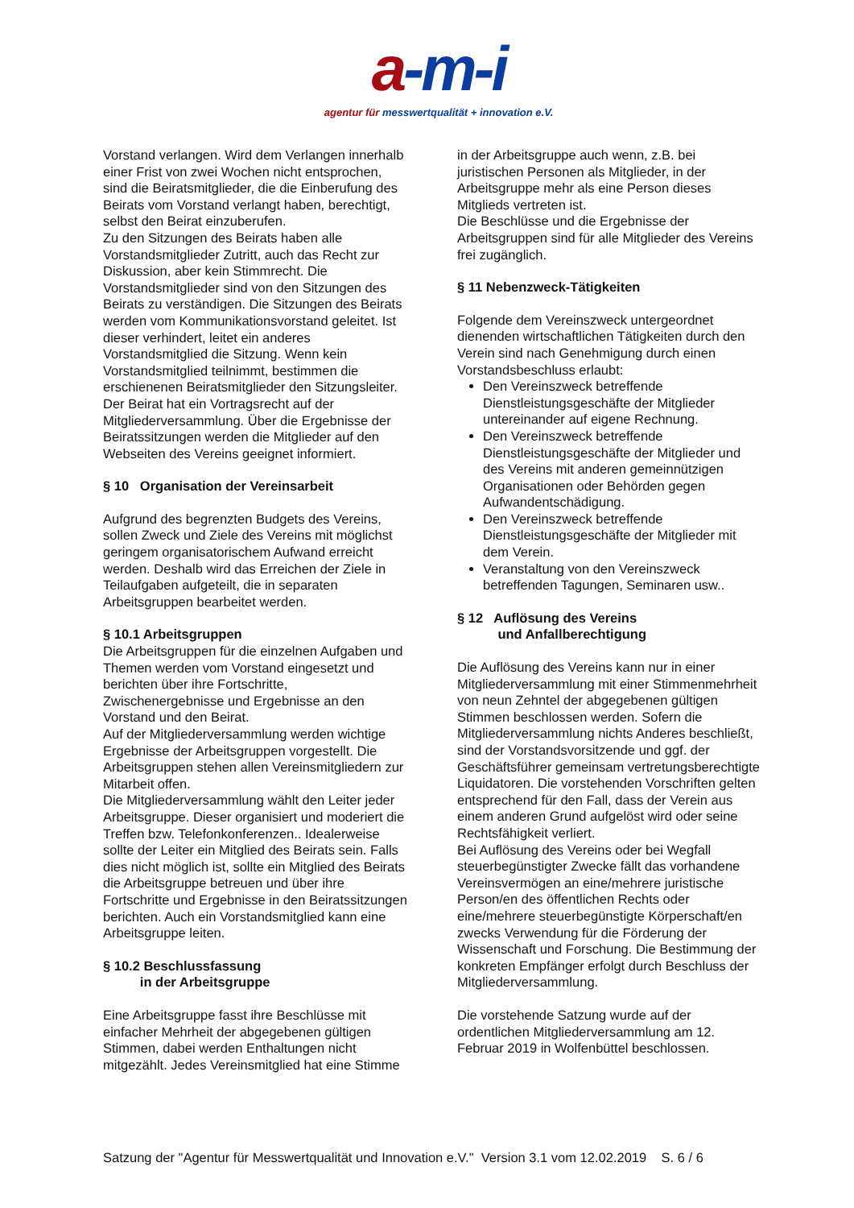a-m-i
agentur für messwertqualität + innovation e.V.
Vorstand verlangen. Wird dem Verlangen innerhalb einer Frist von zwei Wochen nicht entsprochen, sind die Beiratsmitglieder, die die Einberufung des Beirats vom Vorstand verlangt haben, berechtigt, selbst den Beirat einzuberufen.
Zu den Sitzungen des Beirats haben alle Vorstandsmitglieder Zutritt, auch das Recht zur Diskussion, aber kein Stimmrecht. Die Vorstandsmitglieder sind von den Sitzungen des Beirats zu verständigen. Die Sitzungen des Beirats werden vom Kommunikationsvorstand geleitet. Ist dieser verhindert, leitet ein anderes Vorstandsmitglied die Sitzung. Wenn kein Vorstandsmitglied teilnimmt, bestimmen die erschienenen Beiratsmitglieder den Sitzungsleiter.
Der Beirat hat ein Vortragsrecht auf der Mitgliederversammlung. Über die Ergebnisse der Beiratssitzungen werden die Mitglieder auf den Webseiten des Vereins geeignet informiert.
§ 10 Organisation der Vereinsarbeit
Aufgrund des begrenzten Budgets des Vereins, sollen Zweck und Ziele des Vereins mit möglichst geringem organisatorischem Aufwand erreicht werden. Deshalb wird das Erreichen der Ziele in Teilaufgaben aufgeteilt, die in separaten Arbeitsgruppen bearbeitet werden.
§ 10.1 Arbeitsgruppen
Die Arbeitsgruppen für die einzelnen Aufgaben und Themen werden vom Vorstand eingesetzt und berichten über ihre Fortschritte, Zwischenergebnisse und Ergebnisse an den Vorstand und den Beirat.
Auf der Mitgliederversammlung werden wichtige Ergebnisse der Arbeitsgruppen vorgestellt. Die Arbeitsgruppen stehen allen Vereinsmitgliedern zur Mitarbeit offen.
Die Mitgliederversammlung wählt den Leiter jeder Arbeitsgruppe. Dieser organisiert und moderiert die Treffen bzw. Telefonkonferenzen.. Idealerweise sollte der Leiter ein Mitglied des Beirats sein. Falls dies nicht möglich ist, sollte ein Mitglied des Beirats die Arbeitsgruppe betreuen und über ihre Fortschritte und Ergebnisse in den Beiratssitzungen berichten. Auch ein Vorstandsmitglied kann eine Arbeitsgruppe leiten.
§ 10.2 Beschlussfassung
in der Arbeitsgruppe
Eine Arbeitsgruppe fasst ihre Beschlüsse mit einfacher Mehrheit der abgegebenen gültigen Stimmen, dabei werden Enthaltungen nicht mitgezählt. Jedes Vereinsmitglied hat eine Stimme
in der Arbeitsgruppe auch wenn, z.B. bei juristischen Personen als Mitglieder, in der Arbeitsgruppe mehr als eine Person dieses Mitglieds vertreten ist.
Die Beschlüsse und die Ergebnisse der Arbeitsgruppen sind für alle Mitglieder des Vereins frei zugänglich.
§ 11 Nebenzweck-Tätigkeiten
Folgende dem Vereinszweck untergeordnet dienenden wirtschaftlichen Tätigkeiten durch den Verein sind nach Genehmigung durch einen Vorstandsbeschluss erlaubt:
Den Vereinszweck betreffende Dienstleistungsgeschäfte der Mitglieder untereinander auf eigene Rechnung.
Den Vereinszweck betreffende Dienstleistungsgeschäfte der Mitglieder und des Vereins mit anderen gemeinnützigen Organisationen oder Behörden gegen Aufwandentschädigung.
Den Vereinszweck betreffende Dienstleistungsgeschäfte der Mitglieder mit dem Verein.
Veranstaltung von den Vereinszweck betreffenden Tagungen, Seminaren usw..
§ 12 Auflösung des Vereins
und Anfallberechtigung
Die Auflösung des Vereins kann nur in einer Mitgliederversammlung mit einer Stimmenmehrheit von neun Zehntel der abgegebenen gültigen Stimmen beschlossen werden. Sofern die Mitgliederversammlung nichts Anderes beschließt, sind der Vorstandsvorsitzende und ggf. der Geschäftsführer gemeinsam vertretungsberechtigte Liquidatoren. Die vorstehenden Vorschriften gelten entsprechend für den Fall, dass der Verein aus einem anderen Grund aufgelöst wird oder seine Rechtsfähigkeit verliert.
Bei Auflösung des Vereins oder bei Wegfall steuerbegünstigter Zwecke fällt das vorhandene Vereinsvermögen an eine/mehrere juristische Person/en des öffentlichen Rechts oder eine/mehrere steuerbegünstigte Körperschaft/en zwecks Verwendung für die Förderung der Wissenschaft und Forschung. Die Bestimmung der konkreten Empfänger erfolgt durch Beschluss der Mitgliederversammlung.
Die vorstehende Satzung wurde auf der ordentlichen Mitgliederversammlung am 12. Februar 2019 in Wolfenbüttel beschlossen.
Satzung der "Agentur für Messwertqualität und Innovation e.V." Version 3.1 vom 12.02.2019 S. 6 / 6